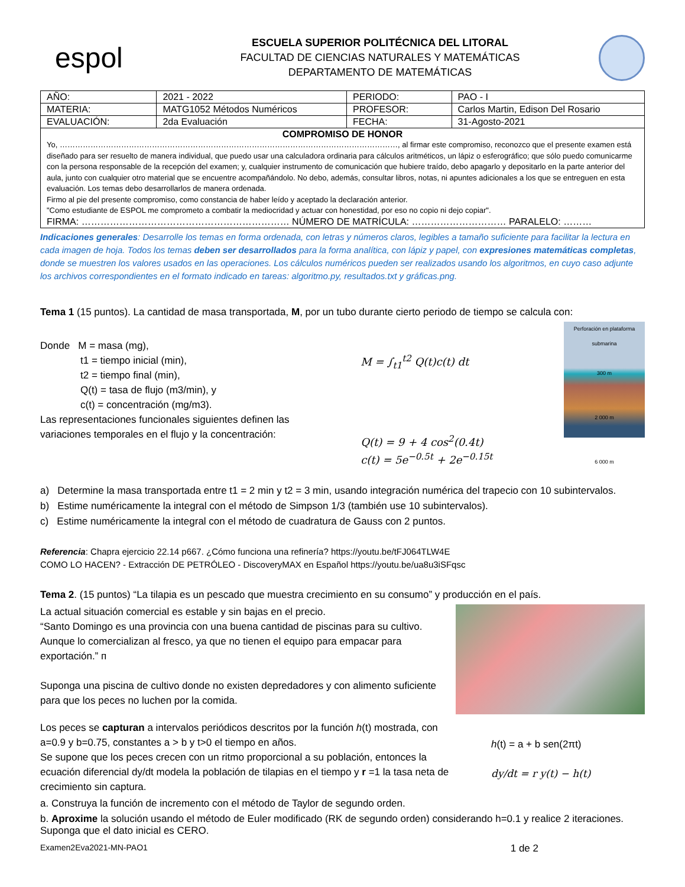espol
ESCUELA SUPERIOR POLITÉCNICA DEL LITORAL
FACULTAD DE CIENCIAS NATURALES Y MATEMÁTICAS
DEPARTAMENTO DE MATEMÁTICAS
| AÑO: | 2021 - 2022 | PERIODO: | PAO - I |
| MATERIA: | MATG1052 Métodos Numéricos | PROFESOR: | Carlos Martin, Edison Del Rosario |
| EVALUACIÓN: | 2da Evaluación | FECHA: | 31-Agosto-2021 |
| COMPROMISO DE HONOR Yo, ……………………………………………………………………………………………………………………, al firmar este compromiso, reconozco que el presente examen está diseñado para ser resuelto de manera individual, que puedo usar una calculadora ordinaria para cálculos aritméticos, un lápiz o esferográfico; que sólo puedo comunicarme con la persona responsable de la recepción del examen; y, cualquier instrumento de comunicación que hubiere traído, debo apagarlo y depositarlo en la parte anterior del aula, junto con cualquier otro material que se encuentre acompañándolo. No debo, además, consultar libros, notas, ni apuntes adicionales a los que se entreguen en esta evaluación. Los temas debo desarrollarlos de manera ordenada. Firmo al pie del presente compromiso, como constancia de haber leído y aceptado la declaración anterior. "Como estudiante de ESPOL me comprometo a combatir la mediocridad y actuar con honestidad, por eso no copio ni dejo copiar". FIRMA: ………………………………………………………… NÚMERO DE MATRÍCULA: ………………………… PARALELO: ……… | | | |
Indicaciones generales: Desarrolle los temas en forma ordenada, con letras y números claros, legibles a tamaño suficiente para facilitar la lectura en cada imagen de hoja. Todos los temas deben ser desarrollados para la forma analítica, con lápiz y papel, con expresiones matemáticas completas, donde se muestren los valores usados en las operaciones. Los cálculos numéricos pueden ser realizados usando los algoritmos, en cuyo caso adjunte los archivos correspondientes en el formato indicado en tareas: algoritmo.py, resultados.txt y gráficas.png.
Tema 1 (15 puntos). La cantidad de masa transportada, M, por un tubo durante cierto periodo de tiempo se calcula con:
Donde M = masa (mg),
t1 = tiempo inicial (min),
t2 = tiempo final (min),
Q(t) = tasa de flujo (m3/min), y
c(t) = concentración (mg/m3).
Las representaciones funcionales siguientes definen las
variaciones temporales en el flujo y la concentración:
M = ∫<sub>t1</sub><sup>t2</sup> Q(t)c(t) dt
Q(t) = 9 + 4 cos<sup>2</sup>(0.4t)
c(t) = 5e<sup>−0.5t</sup> + 2e<sup>−0.15t</sup>
Perforación en plataforma submarina
300 m
2 000 m
6 000 m
a) Determine la masa transportada entre t1 = 2 min y t2 = 3 min, usando integración numérica del trapecio con 10 subintervalos.
b) Estime numéricamente la integral con el método de Simpson 1/3 (también use 10 subintervalos).
c) Estime numéricamente la integral con el método de cuadratura de Gauss con 2 puntos.
Referencia: Chapra ejercicio 22.14 p667. ¿Cómo funciona una refinería? https://youtu.be/tFJ064TLW4E
COMO LO HACEN? - Extracción DE PETRÓLEO - DiscoveryMAX en Español https://youtu.be/ua8u3iSFqsc
Tema 2. (15 puntos) “La tilapia es un pescado que muestra crecimiento en su consumo” y producción en el país.
La actual situación comercial es estable y sin bajas en el precio.
“Santo Domingo es una provincia con una buena cantidad de piscinas para su cultivo. Aunque lo comercializan al fresco, ya que no tienen el equipo para empacar para exportación.” п
Suponga una piscina de cultivo donde no existen depredadores y con alimento suficiente para que los peces no luchen por la comida.
Los peces se capturan a intervalos periódicos descritos por la función h(t) mostrada, con a=0.9 y b=0.75, constantes a > b y t>0 el tiempo en años.
Se supone que los peces crecen con un ritmo proporcional a su población, entonces la ecuación diferencial dy/dt modela la población de tilapias en el tiempo y r =1 la tasa neta de crecimiento sin captura.
h(t) = a + b sen(2πt)
dy/dt = r y(t) − h(t)
a. Construya la función de incremento con el método de Taylor de segundo orden.
b. Aproxime la solución usando el método de Euler modificado (RK de segundo orden) considerando h=0.1 y realice 2 iteraciones. Suponga que el dato inicial es CERO.
Examen2Eva2021-MN-PAO1 1 de 2